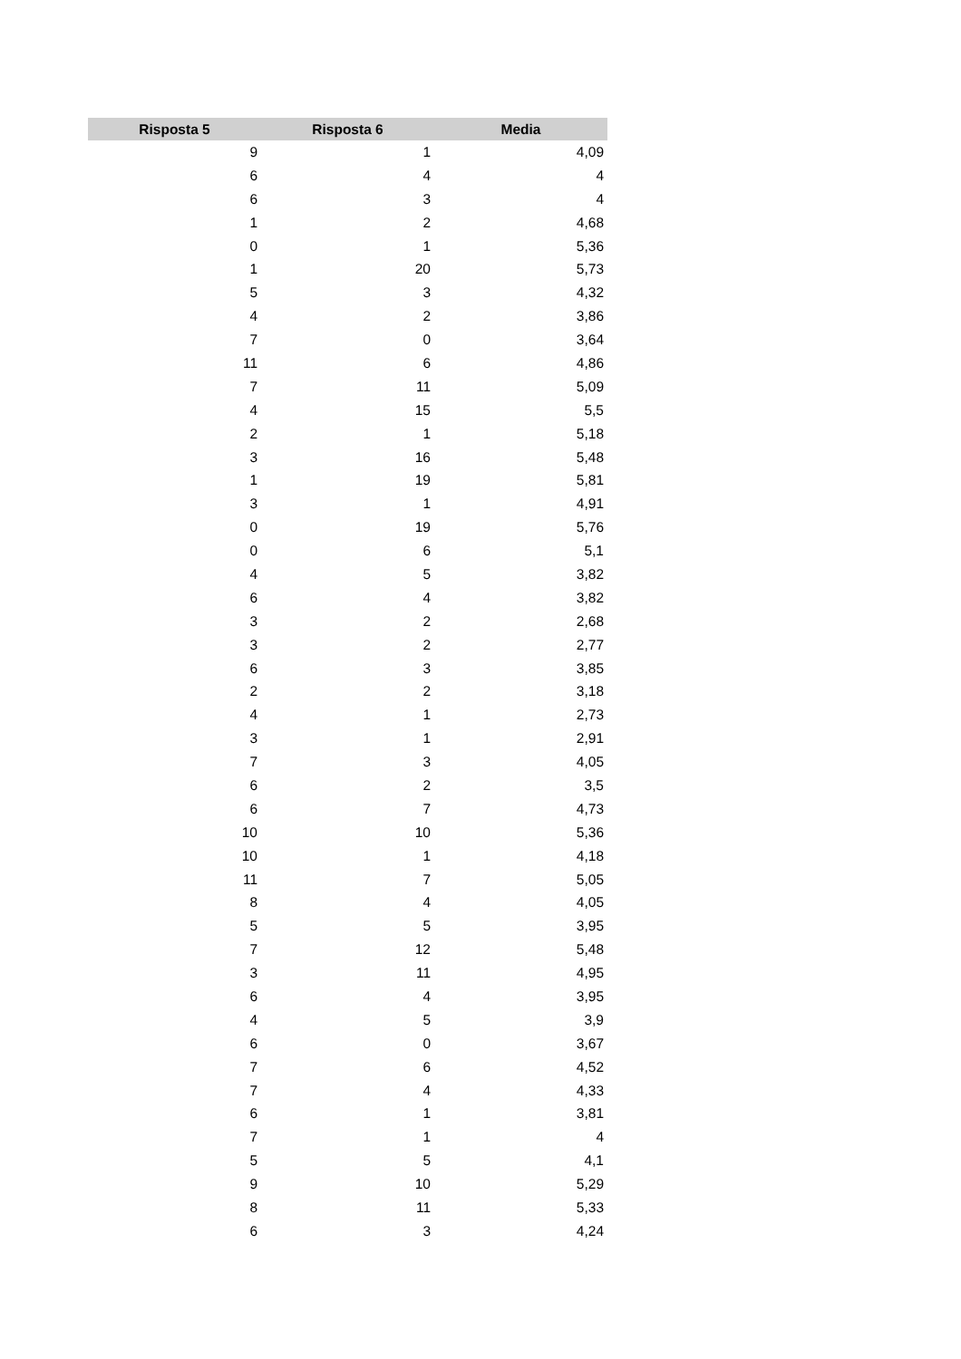| Risposta 5 | Risposta 6 | Media |
| --- | --- | --- |
| 9 | 1 | 4,09 |
| 6 | 4 | 4 |
| 6 | 3 | 4 |
| 1 | 2 | 4,68 |
| 0 | 1 | 5,36 |
| 1 | 20 | 5,73 |
| 5 | 3 | 4,32 |
| 4 | 2 | 3,86 |
| 7 | 0 | 3,64 |
| 11 | 6 | 4,86 |
| 7 | 11 | 5,09 |
| 4 | 15 | 5,5 |
| 2 | 1 | 5,18 |
| 3 | 16 | 5,48 |
| 1 | 19 | 5,81 |
| 3 | 1 | 4,91 |
| 0 | 19 | 5,76 |
| 0 | 6 | 5,1 |
| 4 | 5 | 3,82 |
| 6 | 4 | 3,82 |
| 3 | 2 | 2,68 |
| 3 | 2 | 2,77 |
| 6 | 3 | 3,85 |
| 2 | 2 | 3,18 |
| 4 | 1 | 2,73 |
| 3 | 1 | 2,91 |
| 7 | 3 | 4,05 |
| 6 | 2 | 3,5 |
| 6 | 7 | 4,73 |
| 10 | 10 | 5,36 |
| 10 | 1 | 4,18 |
| 11 | 7 | 5,05 |
| 8 | 4 | 4,05 |
| 5 | 5 | 3,95 |
| 7 | 12 | 5,48 |
| 3 | 11 | 4,95 |
| 6 | 4 | 3,95 |
| 4 | 5 | 3,9 |
| 6 | 0 | 3,67 |
| 7 | 6 | 4,52 |
| 7 | 4 | 4,33 |
| 6 | 1 | 3,81 |
| 7 | 1 | 4 |
| 5 | 5 | 4,1 |
| 9 | 10 | 5,29 |
| 8 | 11 | 5,33 |
| 6 | 3 | 4,24 |